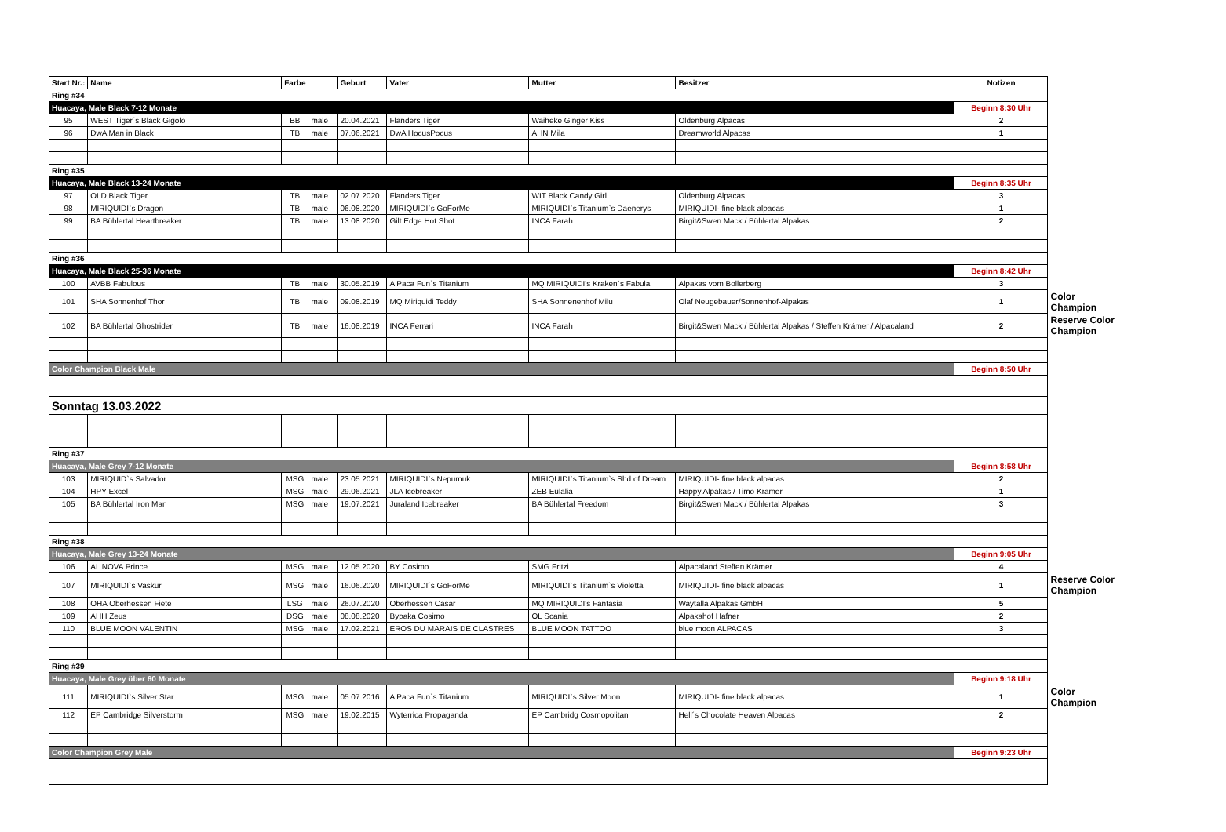| Start Nr.: | Name | Farbe | | Geburt | Vater | Mutter | Besitzer | Notizen | |
| Ring #34 | | | | | | | | | |
| Huacaya, Male Black 7-12 Monate | | | | | | | | Beginn 8:30 Uhr | |
| 95 | WEST Tiger´s Black Gigolo | BB | male | 20.04.2021 | Flanders Tiger | Waiheke Ginger Kiss | Oldenburg Alpacas | 2 | |
| 96 | DwA Man in Black | TB | male | 07.06.2021 | DwA HocusPocus | AHN Mila | Dreamworld Alpacas | 1 | |
| Ring #35 | | | | | | | | | |
| Huacaya, Male Black 13-24 Monate | | | | | | | | Beginn 8:35 Uhr | |
| 97 | OLD Black Tiger | TB | male | 02.07.2020 | Flanders Tiger | WIT Black Candy Girl | Oldenburg Alpacas | 3 | |
| 98 | MIRIQUIDI`s Dragon | TB | male | 06.08.2020 | MIRIQUIDI`s GoForMe | MIRIQUIDI`s Titanium`s Daenerys | MIRIQUIDI- fine black alpacas | 1 | |
| 99 | BA Bühlertal Heartbreaker | TB | male | 13.08.2020 | Gilt Edge Hot Shot | INCA Farah | Birgit&Swen Mack / Bühlertal Alpakas | 2 | |
| Ring #36 | | | | | | | | | |
| Huacaya, Male Black 25-36 Monate | | | | | | | | Beginn 8:42 Uhr | |
| 100 | AVBB Fabulous | TB | male | 30.05.2019 | A Paca Fun`s Titanium | MQ MIRIQUIDI's Kraken`s Fabula | Alpakas vom Bollerberg | 3 | |
| 101 | SHA Sonnenhof Thor | TB | male | 09.08.2019 | MQ Miriquidi Teddy | SHA Sonnenenhof Milu | Olaf Neugebauer/Sonnenhof-Alpakas | 1 | Color Champion |
| 102 | BA Bühlertal Ghostrider | TB | male | 16.08.2019 | INCA Ferrari | INCA Farah | Birgit&Swen Mack / Bühlertal Alpakas / Steffen Krämer / Alpacaland | 2 | Reserve Color Champion |
| Color Champion Black Male | | | | | | | | Beginn 8:50 Uhr | |
| Sonntag 13.03.2022 | | | | | | | | | |
| Ring #37 | | | | | | | | | |
| Huacaya, Male Grey 7-12 Monate | | | | | | | | Beginn 8:58 Uhr | |
| 103 | MIRIQUID`s Salvador | MSG | male | 23.05.2021 | MIRIQUIDI`s Nepumuk | MIRIQUIDI`s Titanium`s Shd.of Dream | MIRIQUIDI- fine black alpacas | 2 | |
| 104 | HPY Excel | MSG | male | 29.06.2021 | JLA Icebreaker | ZEB Eulalia | Happy Alpakas / Timo Krämer | 1 | |
| 105 | BA Bühlertal Iron Man | MSG | male | 19.07.2021 | Juraland Icebreaker | BA Bühlertal Freedom | Birgit&Swen Mack / Bühlertal Alpakas | 3 | |
| Ring #38 | | | | | | | | | |
| Huacaya, Male Grey 13-24 Monate | | | | | | | | Beginn 9:05 Uhr | |
| 106 | AL NOVA Prince | MSG | male | 12.05.2020 | BY Cosimo | SMG Fritzi | Alpacaland Steffen Krämer | 4 | |
| 107 | MIRIQUIDI`s Vaskur | MSG | male | 16.06.2020 | MIRIQUIDI´s GoForMe | MIRIQUIDI`s Titanium`s Violetta | MIRIQUIDI- fine black alpacas | 1 | Reserve Color Champion |
| 108 | OHA Oberhessen Fiete | LSG | male | 26.07.2020 | Oberhessen Cäsar | MQ MIRIQUIDI's Fantasia | Waytalla Alpakas GmbH | 5 | |
| 109 | AHH Zeus | DSG | male | 08.08.2020 | Bypaka Cosimo | OL Scania | Alpakahof Hafner | 2 | |
| 110 | BLUE MOON VALENTIN | MSG | male | 17.02.2021 | EROS DU MARAIS DE CLASTRES | BLUE MOON TATTOO | blue moon ALPACAS | 3 | |
| Ring #39 | | | | | | | | | |
| Huacaya, Male Grey über 60 Monate | | | | | | | | Beginn 9:18 Uhr | |
| 111 | MIRIQUIDI`s Silver Star | MSG | male | 05.07.2016 | A Paca Fun`s Titanium | MIRIQUIDI`s Silver Moon | MIRIQUIDI- fine black alpacas | 1 | Color Champion |
| 112 | EP Cambridge Silverstorm | MSG | male | 19.02.2015 | Wyterrica Propaganda | EP Cambridg Cosmopolitan | Hell´s Chocolate Heaven Alpacas | 2 | |
| Color Champion Grey Male | | | | | | | | Beginn 9:23 Uhr | |